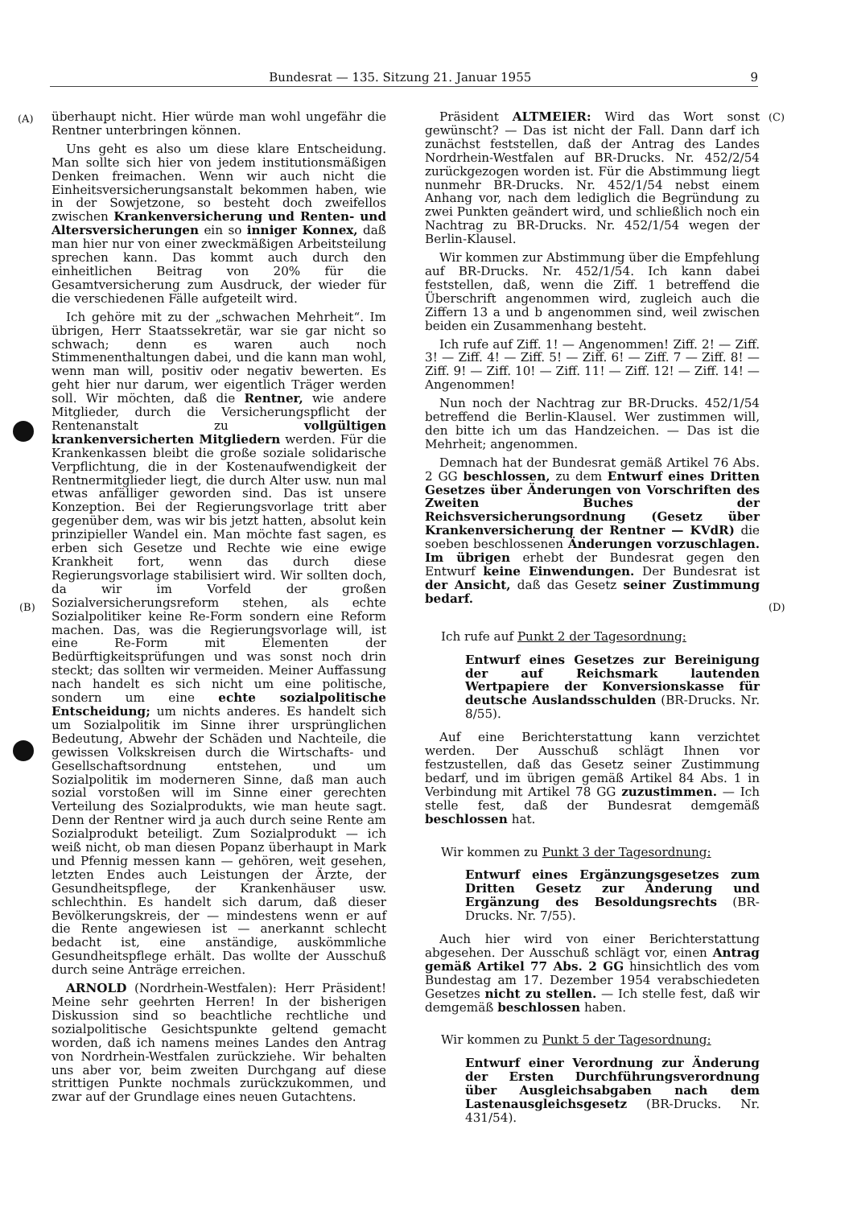Bundesrat — 135. Sitzung 21. Januar 1955 9
(A) (C)
(B) (D)
überhaupt nicht. Hier würde man wohl ungefähr die Rentner unterbringen können.
Uns geht es also um diese klare Entscheidung. Man sollte sich hier von jedem institutionsmäßigen Denken freimachen. Wenn wir auch nicht die Einheitsversicherungsanstalt bekommen haben, wie in der Sowjetzone, so besteht doch zweifellos zwischen Krankenversicherung und Renten- und Altersversicherungen ein so inniger Konnex, daß man hier nur von einer zweckmäßigen Arbeitsteilung sprechen kann. Das kommt auch durch den einheitlichen Beitrag von 20% für die Gesamtversicherung zum Ausdruck, der wieder für die verschiedenen Fälle aufgeteilt wird.
Ich gehöre mit zu der „schwachen Mehrheit“. Im übrigen, Herr Staatssekretär, war sie gar nicht so schwach; denn es waren auch noch Stimmenenthaltungen dabei, und die kann man wohl, wenn man will, positiv oder negativ bewerten. Es geht hier nur darum, wer eigentlich Träger werden soll. Wir möchten, daß die Rentner, wie andere Mitglieder, durch die Versicherungspflicht der Rentenanstalt zu vollgültigen krankenversicherten Mitgliedern werden. Für die Krankenkassen bleibt die große soziale solidarische Verpflichtung, die in der Kostenaufwendigkeit der Rentnermitglieder liegt, die durch Alter usw. nun mal etwas anfälliger geworden sind. Das ist unsere Konzeption. Bei der Regierungsvorlage tritt aber gegenüber dem, was wir bis jetzt hatten, absolut kein prinzipieller Wandel ein. Man möchte fast sagen, es erben sich Gesetze und Rechte wie eine ewige Krankheit fort, wenn das durch diese Regierungsvorlage stabilisiert wird. Wir sollten doch, da wir im Vorfeld der großen Sozialversicherungsreform stehen, als echte Sozialpolitiker keine Re-Form sondern eine Reform machen. Das, was die Regierungsvorlage will, ist eine Re-Form mit Elementen der Bedürftigkeitsprüfungen und was sonst noch drin steckt; das sollten wir vermeiden. Meiner Auffassung nach handelt es sich nicht um eine politische, sondern um eine echte sozialpolitische Entscheidung; um nichts anderes. Es handelt sich um Sozialpolitik im Sinne ihrer ursprünglichen Bedeutung, Abwehr der Schäden und Nachteile, die gewissen Volkskreisen durch die Wirtschafts- und Gesellschaftsordnung entstehen, und um Sozialpolitik im moderneren Sinne, daß man auch sozial vorstoßen will im Sinne einer gerechten Verteilung des Sozialprodukts, wie man heute sagt. Denn der Rentner wird ja auch durch seine Rente am Sozialprodukt beteiligt. Zum Sozialprodukt — ich weiß nicht, ob man diesen Popanz überhaupt in Mark und Pfennig messen kann — gehören, weit gesehen, letzten Endes auch Leistungen der Ärzte, der Gesundheitspflege, der Krankenhäuser usw. schlechthin. Es handelt sich darum, daß dieser Bevölkerungskreis, der — mindestens wenn er auf die Rente angewiesen ist — anerkannt schlecht bedacht ist, eine anständige, auskömmliche Gesundheitspflege erhält. Das wollte der Ausschuß durch seine Anträge erreichen.
ARNOLD (Nordrhein-Westfalen): Herr Präsident! Meine sehr geehrten Herren! In der bisherigen Diskussion sind so beachtliche rechtliche und sozialpolitische Gesichtspunkte geltend gemacht worden, daß ich namens meines Landes den Antrag von Nordrhein-Westfalen zurückziehe. Wir behalten uns aber vor, beim zweiten Durchgang auf diese strittigen Punkte nochmals zurückzukommen, und zwar auf der Grundlage eines neuen Gutachtens.
Präsident ALTMEIER: Wird das Wort sonst gewünscht? — Das ist nicht der Fall. Dann darf ich zunächst feststellen, daß der Antrag des Landes Nordrhein-Westfalen auf BR-Drucks. Nr. 452/2/54 zurückgezogen worden ist. Für die Abstimmung liegt nunmehr BR-Drucks. Nr. 452/1/54 nebst einem Anhang vor, nach dem lediglich die Begründung zu zwei Punkten geändert wird, und schließlich noch ein Nachtrag zu BR-Drucks. Nr. 452/1/54 wegen der Berlin-Klausel.
Wir kommen zur Abstimmung über die Empfehlung auf BR-Drucks. Nr. 452/1/54. Ich kann dabei feststellen, daß, wenn die Ziff. 1 betreffend die Überschrift angenommen wird, zugleich auch die Ziffern 13 a und b angenommen sind, weil zwischen beiden ein Zusammenhang besteht.
Ich rufe auf Ziff. 1! — Angenommen! Ziff. 2! — Ziff. 3! — Ziff. 4! — Ziff. 5! — Ziff. 6! — Ziff. 7 — Ziff. 8! — Ziff. 9! — Ziff. 10! — Ziff. 11! — Ziff. 12! — Ziff. 14! — Angenommen!
Nun noch der Nachtrag zur BR-Drucks. 452/1/54 betreffend die Berlin-Klausel. Wer zustimmen will, den bitte ich um das Handzeichen. — Das ist die Mehrheit; angenommen.
Demnach hat der Bundesrat gemäß Artikel 76 Abs. 2 GG beschlossen, zu dem Entwurf eines Dritten Gesetzes über Änderungen von Vorschriften des Zweiten Buches der Reichsversicherungsordnung (Gesetz über Krankenversicherung der Rentner — KVdR) die soeben beschlossenen Änderungen vorzuschlagen. Im übrigen erhebt der Bundesrat gegen den Entwurf keine Einwendungen. Der Bundesrat ist der Ansicht, daß das Gesetz seiner Zustimmung bedarf.
Ich rufe auf Punkt 2 der Tagesordnung:
Entwurf eines Gesetzes zur Bereinigung der auf Reichsmark lautenden Wertpapiere der Konversionskasse für deutsche Auslandsschulden (BR-Drucks. Nr. 8/55).
Auf eine Berichterstattung kann verzichtet werden. Der Ausschuß schlägt Ihnen vor festzustellen, daß das Gesetz seiner Zustimmung bedarf, und im übrigen gemäß Artikel 84 Abs. 1 in Verbindung mit Artikel 78 GG zuzustimmen. — Ich stelle fest, daß der Bundesrat demgemäß beschlossen hat.
Wir kommen zu Punkt 3 der Tagesordnung:
Entwurf eines Ergänzungsgesetzes zum Dritten Gesetz zur Änderung und Ergänzung des Besoldungsrechts (BR-Drucks. Nr. 7/55).
Auch hier wird von einer Berichterstattung abgesehen. Der Ausschuß schlägt vor, einen Antrag gemäß Artikel 77 Abs. 2 GG hinsichtlich des vom Bundestag am 17. Dezember 1954 verabschiedeten Gesetzes nicht zu stellen. — Ich stelle fest, daß wir demgemäß beschlossen haben.
Wir kommen zu Punkt 5 der Tagesordnung:
Entwurf einer Verordnung zur Änderung der Ersten Durchführungsverordnung über Ausgleichsabgaben nach dem Lastenausgleichsgesetz (BR-Drucks. Nr. 431/54).